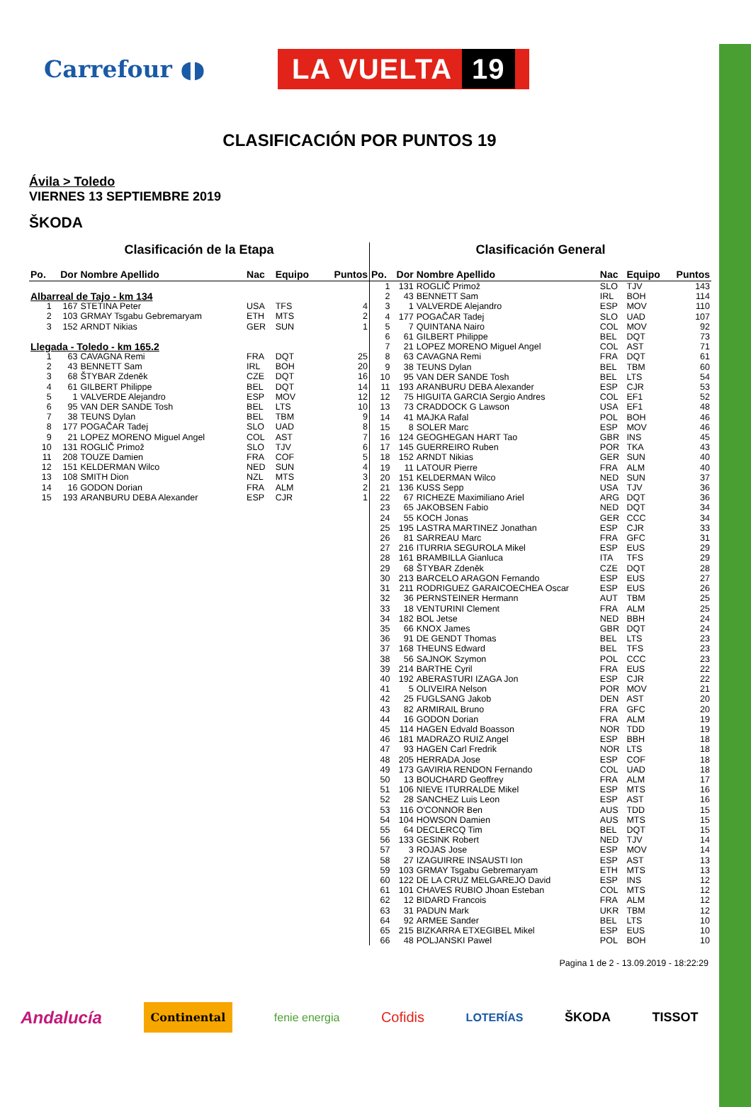Carrefour ◖◗
LA VUELTA 19
CLASIFICACIÓN POR PUNTOS 19
Ávila > Toledo
VIERNES 13 SEPTIEMBRE 2019
ŠKODA
Clasificación de la Etapa
| Po. | Dor | Nombre Apellido | Nac | Equipo | Puntos |
| --- | --- | --- | --- | --- | --- |
| Albarreal de Tajo - km 134 | | | | | |
| 1 | 167 | STETINA Peter | USA | TFS | 4 |
| 2 | 103 | GRMAY Tsgabu Gebremaryam | ETH | MTS | 2 |
| 3 | 152 | ARNDT Nikias | GER | SUN | 1 |
| Llegada - Toledo - km 165.2 | | | | | |
| 1 | 63 | CAVAGNA Remi | FRA | DQT | 25 |
| 2 | 43 | BENNETT Sam | IRL | BOH | 20 |
| 3 | 68 | ŠTYBAR Zdeněk | CZE | DQT | 16 |
| 4 | 61 | GILBERT Philippe | BEL | DQT | 14 |
| 5 | 1 | VALVERDE Alejandro | ESP | MOV | 12 |
| 6 | 95 | VAN DER SANDE Tosh | BEL | LTS | 10 |
| 7 | 38 | TEUNS Dylan | BEL | TBM | 9 |
| 8 | 177 | POGAČAR Tadej | SLO | UAD | 8 |
| 9 | 21 | LOPEZ MORENO Miguel Angel | COL | AST | 7 |
| 10 | 131 | ROGLIČ Primož | SLO | TJV | 6 |
| 11 | 208 | TOUZE Damien | FRA | COF | 5 |
| 12 | 151 | KELDERMAN Wilco | NED | SUN | 4 |
| 13 | 108 | SMITH Dion | NZL | MTS | 3 |
| 14 | 16 | GODON Dorian | FRA | ALM | 2 |
| 15 | 193 | ARANBURU DEBA Alexander | ESP | CJR | 1 |
Clasificación General
| Po. | Dor | Nombre Apellido | Nac | Equipo | Puntos |
| --- | --- | --- | --- | --- | --- |
| 1 | 131 | ROGLIČ Primož | SLO | TJV | 143 |
| 2 | 43 | BENNETT Sam | IRL | BOH | 114 |
| 3 | 1 | VALVERDE Alejandro | ESP | MOV | 110 |
| 4 | 177 | POGAČAR Tadej | SLO | UAD | 107 |
| 5 | 7 | QUINTANA Nairo | COL | MOV | 92 |
| 6 | 61 | GILBERT Philippe | BEL | DQT | 73 |
| 7 | 21 | LOPEZ MORENO Miguel Angel | COL | AST | 71 |
| 8 | 63 | CAVAGNA Remi | FRA | DQT | 61 |
| 9 | 38 | TEUNS Dylan | BEL | TBM | 60 |
| 10 | 95 | VAN DER SANDE Tosh | BEL | LTS | 54 |
| 11 | 193 | ARANBURU DEBA Alexander | ESP | CJR | 53 |
| 12 | 75 | HIGUITA GARCIA Sergio Andres | COL | EF1 | 52 |
| 13 | 73 | CRADDOCK G Lawson | USA | EF1 | 48 |
| 14 | 41 | MAJKA Rafal | POL | BOH | 46 |
| 15 | 8 | SOLER Marc | ESP | MOV | 46 |
| 16 | 124 | GEOGHEGAN HART Tao | GBR | INS | 45 |
| 17 | 145 | GUERREIRO Ruben | POR | TKA | 43 |
| 18 | 152 | ARNDT Nikias | GER | SUN | 40 |
| 19 | 11 | LATOUR Pierre | FRA | ALM | 40 |
| 20 | 151 | KELDERMAN Wilco | NED | SUN | 37 |
| 21 | 136 | KUSS Sepp | USA | TJV | 36 |
| 22 | 67 | RICHEZE Maximiliano Ariel | ARG | DQT | 36 |
| 23 | 65 | JAKOBSEN Fabio | NED | DQT | 34 |
| 24 | 55 | KOCH Jonas | GER | CCC | 34 |
| 25 | 195 | LASTRA MARTINEZ Jonathan | ESP | CJR | 33 |
| 26 | 81 | SARREAU Marc | FRA | GFC | 31 |
| 27 | 216 | ITURRIA SEGUROLA Mikel | ESP | EUS | 29 |
| 28 | 161 | BRAMBILLA Gianluca | ITA | TFS | 29 |
| 29 | 68 | ŠTYBAR Zdeněk | CZE | DQT | 28 |
| 30 | 213 | BARCELO ARAGON Fernando | ESP | EUS | 27 |
| 31 | 211 | RODRIGUEZ GARAICOECHEA Oscar | ESP | EUS | 26 |
| 32 | 36 | PERNSTEINER Hermann | AUT | TBM | 25 |
| 33 | 18 | VENTURINI Clement | FRA | ALM | 25 |
| 34 | 182 | BOL Jetse | NED | BBH | 24 |
| 35 | 66 | KNOX James | GBR | DQT | 24 |
| 36 | 91 | DE GENDT Thomas | BEL | LTS | 23 |
| 37 | 168 | THEUNS Edward | BEL | TFS | 23 |
| 38 | 56 | SAJNOK Szymon | POL | CCC | 23 |
| 39 | 214 | BARTHE Cyril | FRA | EUS | 22 |
| 40 | 192 | ABERASTURI IZAGA Jon | ESP | CJR | 22 |
| 41 | 5 | OLIVEIRA Nelson | POR | MOV | 21 |
| 42 | 25 | FUGLSANG Jakob | DEN | AST | 20 |
| 43 | 82 | ARMIRAIL Bruno | FRA | GFC | 20 |
| 44 | 16 | GODON Dorian | FRA | ALM | 19 |
| 45 | 114 | HAGEN Edvald Boasson | NOR | TDD | 19 |
| 46 | 181 | MADRAZO RUIZ Angel | ESP | BBH | 18 |
| 47 | 93 | HAGEN Carl Fredrik | NOR | LTS | 18 |
| 48 | 205 | HERRADA Jose | ESP | COF | 18 |
| 49 | 173 | GAVIRIA RENDON Fernando | COL | UAD | 18 |
| 50 | 13 | BOUCHARD Geoffrey | FRA | ALM | 17 |
| 51 | 106 | NIEVE ITURRALDE Mikel | ESP | MTS | 16 |
| 52 | 28 | SANCHEZ Luis Leon | ESP | AST | 16 |
| 53 | 116 | O'CONNOR Ben | AUS | TDD | 15 |
| 54 | 104 | HOWSON Damien | AUS | MTS | 15 |
| 55 | 64 | DECLERCQ Tim | BEL | DQT | 15 |
| 56 | 133 | GESINK Robert | NED | TJV | 14 |
| 57 | 3 | ROJAS Jose | ESP | MOV | 14 |
| 58 | 27 | IZAGUIRRE INSAUSTI Ion | ESP | AST | 13 |
| 59 | 103 | GRMAY Tsgabu Gebremaryam | ETH | MTS | 13 |
| 60 | 122 | DE LA CRUZ MELGAREJO David | ESP | INS | 12 |
| 61 | 101 | CHAVES RUBIO Jhoan Esteban | COL | MTS | 12 |
| 62 | 12 | BIDARD Francois | FRA | ALM | 12 |
| 63 | 31 | PADUN Mark | UKR | TBM | 12 |
| 64 | 92 | ARMEE Sander | BEL | LTS | 10 |
| 65 | 215 | BIZKARRA ETXEGIBEL Mikel | ESP | EUS | 10 |
| 66 | 48 | POLJANSKI Pawel | POL | BOH | 10 |
Pagina 1 de 2 - 13.09.2019 - 18:22:29
Andalucía Continental fenie energia Cofidis LOTERÍAS ŠKODA TISSOT